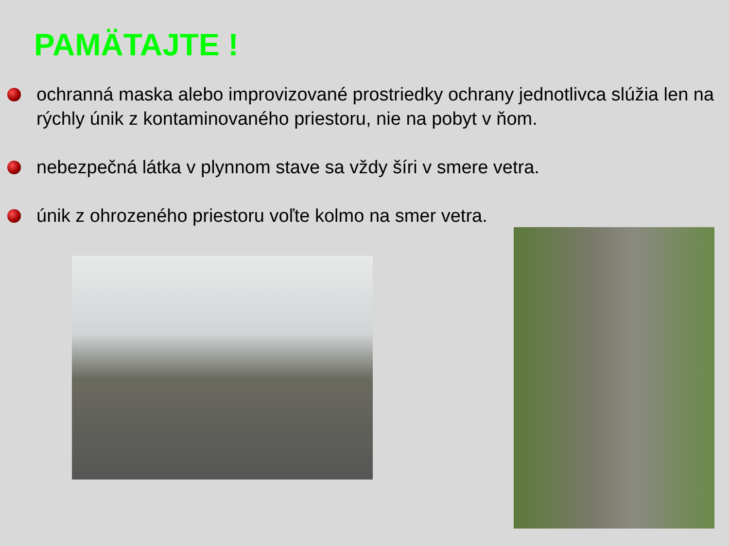PAMÄTAJTE !
ochranná maska alebo improvizované prostriedky ochrany jednotlivca slúžia len na rýchly únik z kontaminovaného priestoru, nie na pobyt v ňom.
nebezpečná látka v plynnom stave sa vždy šíri v smere vetra.
únik z ohrozeného priestoru voľte kolmo na smer vetra.